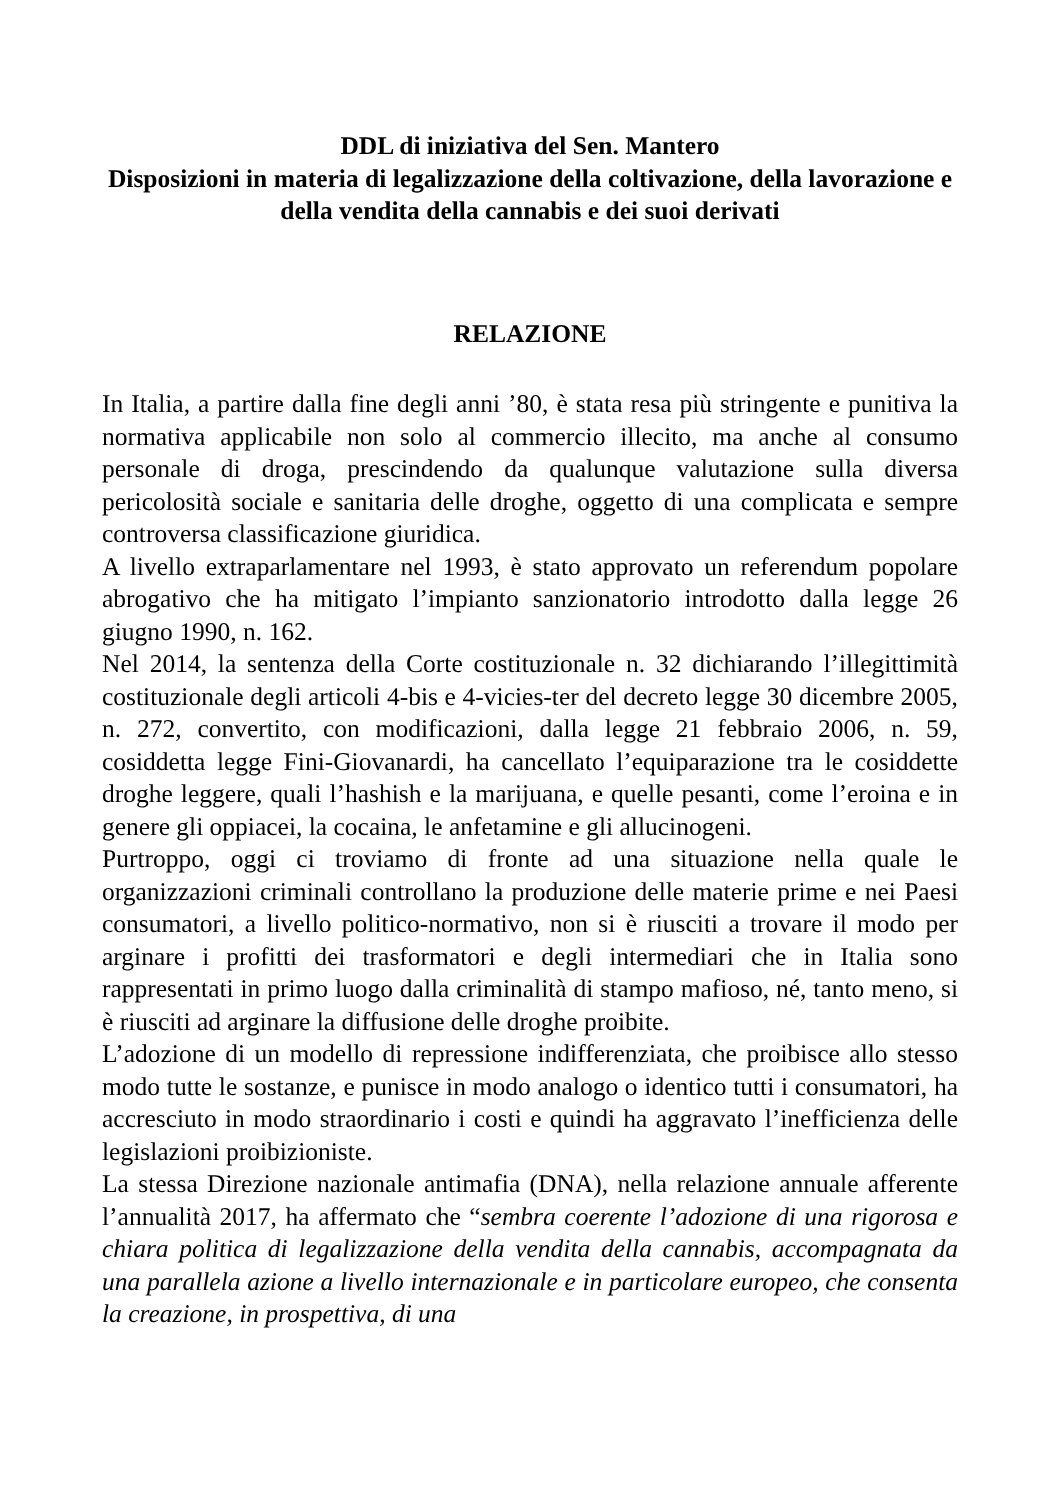DDL di iniziativa del Sen. Mantero
Disposizioni in materia di legalizzazione della coltivazione, della lavorazione e della vendita della cannabis e dei suoi derivati
RELAZIONE
In Italia, a partire dalla fine degli anni ’80, è stata resa più stringente e punitiva la normativa applicabile non solo al commercio illecito, ma anche al consumo personale di droga, prescindendo da qualunque valutazione sulla diversa pericolosità sociale e sanitaria delle droghe, oggetto di una complicata e sempre controversa classificazione giuridica.
A livello extraparlamentare nel 1993, è stato approvato un referendum popolare abrogativo che ha mitigato l’impianto sanzionatorio introdotto dalla legge 26 giugno 1990, n. 162.
Nel 2014, la sentenza della Corte costituzionale n. 32 dichiarando l’illegittimità costituzionale degli articoli 4-bis e 4-vicies-ter del decreto legge 30 dicembre 2005, n. 272, convertito, con modificazioni, dalla legge 21 febbraio 2006, n. 59, cosiddetta legge Fini-Giovanardi, ha cancellato l’equiparazione tra le cosiddette droghe leggere, quali l’hashish e la marijuana, e quelle pesanti, come l’eroina e in genere gli oppiacei, la cocaina, le anfetamine e gli allucinogeni.
Purtroppo, oggi ci troviamo di fronte ad una situazione nella quale le organizzazioni criminali controllano la produzione delle materie prime e nei Paesi consumatori, a livello politico-normativo, non si è riusciti a trovare il modo per arginare i profitti dei trasformatori e degli intermediari che in Italia sono rappresentati in primo luogo dalla criminalità di stampo mafioso, né, tanto meno, si è riusciti ad arginare la diffusione delle droghe proibite.
L’adozione di un modello di repressione indifferenziata, che proibisce allo stesso modo tutte le sostanze, e punisce in modo analogo o identico tutti i consumatori, ha accresciuto in modo straordinario i costi e quindi ha aggravato l’inefficienza delle legislazioni proibizioniste.
La stessa Direzione nazionale antimafia (DNA), nella relazione annuale afferente l’annualità 2017, ha affermato che “sembra coerente l’adozione di una rigorosa e chiara politica di legalizzazione della vendita della cannabis, accompagnata da una parallela azione a livello internazionale e in particolare europeo, che consenta la creazione, in prospettiva, di una